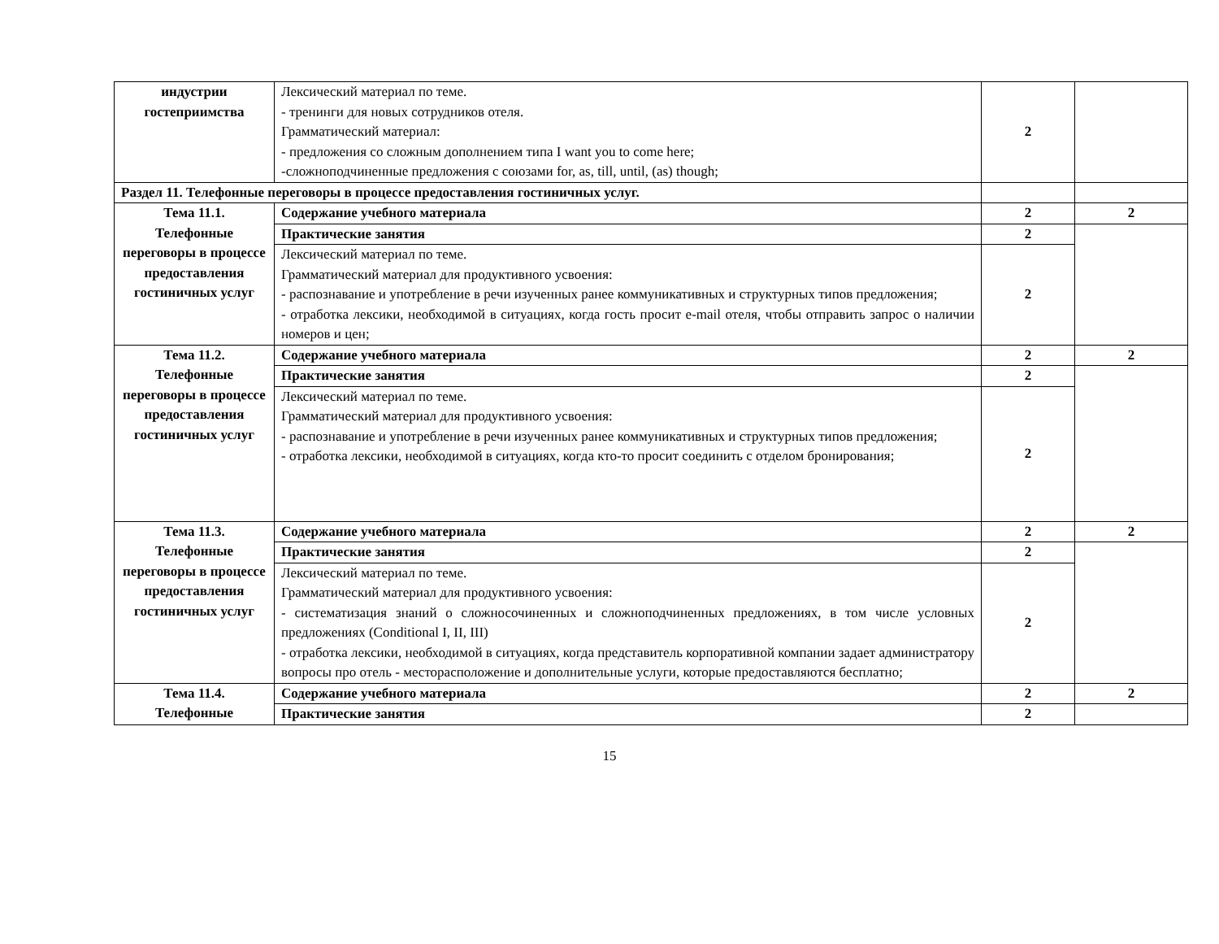| индустрии гостеприимства | Лексический материал по теме. - тренинги для новых сотрудников отеля. Грамматический материал: - предложения со сложным дополнением типа I want you to come here; -сложноподчиненные предложения с союзами for, as, till, until, (as) though; | 2 | |
| Раздел 11. Телефонные переговоры в процессе предоставления гостиничных услуг. | | | |
| Тема 11.1. Телефонные переговоры в процессе предоставления гостиничных услуг | Содержание учебного материала | 2 | 2 |
| | Практические занятия | 2 | |
| | Лексический материал по теме. Грамматический материал для продуктивного усвоения: - распознавание и употребление в речи изученных ранее коммуникативных и структурных типов предложения; - отработка лексики, необходимой в ситуациях, когда гость просит e-mail отеля, чтобы отправить запрос о наличии номеров и цен; | 2 | |
| Тема 11.2. Телефонные переговоры в процессе предоставления гостиничных услуг | Содержание учебного материала | 2 | 2 |
| | Практические занятия | 2 | |
| | Лексический материал по теме. Грамматический материал для продуктивного усвоения: - распознавание и употребление в речи изученных ранее коммуникативных и структурных типов предложения; - отработка лексики, необходимой в ситуациях, когда кто-то просит соединить с отделом бронирования; | 2 | |
| Тема 11.3. Телефонные переговоры в процессе предоставления гостиничных услуг | Содержание учебного материала | 2 | 2 |
| | Практические занятия | 2 | |
| | Лексический материал по теме. Грамматический материал для продуктивного усвоения: - систематизация знаний о сложносочиненных и сложноподчиненных предложениях, в том числе условных предложениях (Conditional I, II, III) - отработка лексики, необходимой в ситуациях, когда представитель корпоративной компании задает администратору вопросы про отель - месторасположение и дополнительные услуги, которые предоставляются бесплатно; | 2 | |
| Тема 11.4. Телефонные | Содержание учебного материала | 2 | 2 |
| | Практические занятия | 2 | |
15